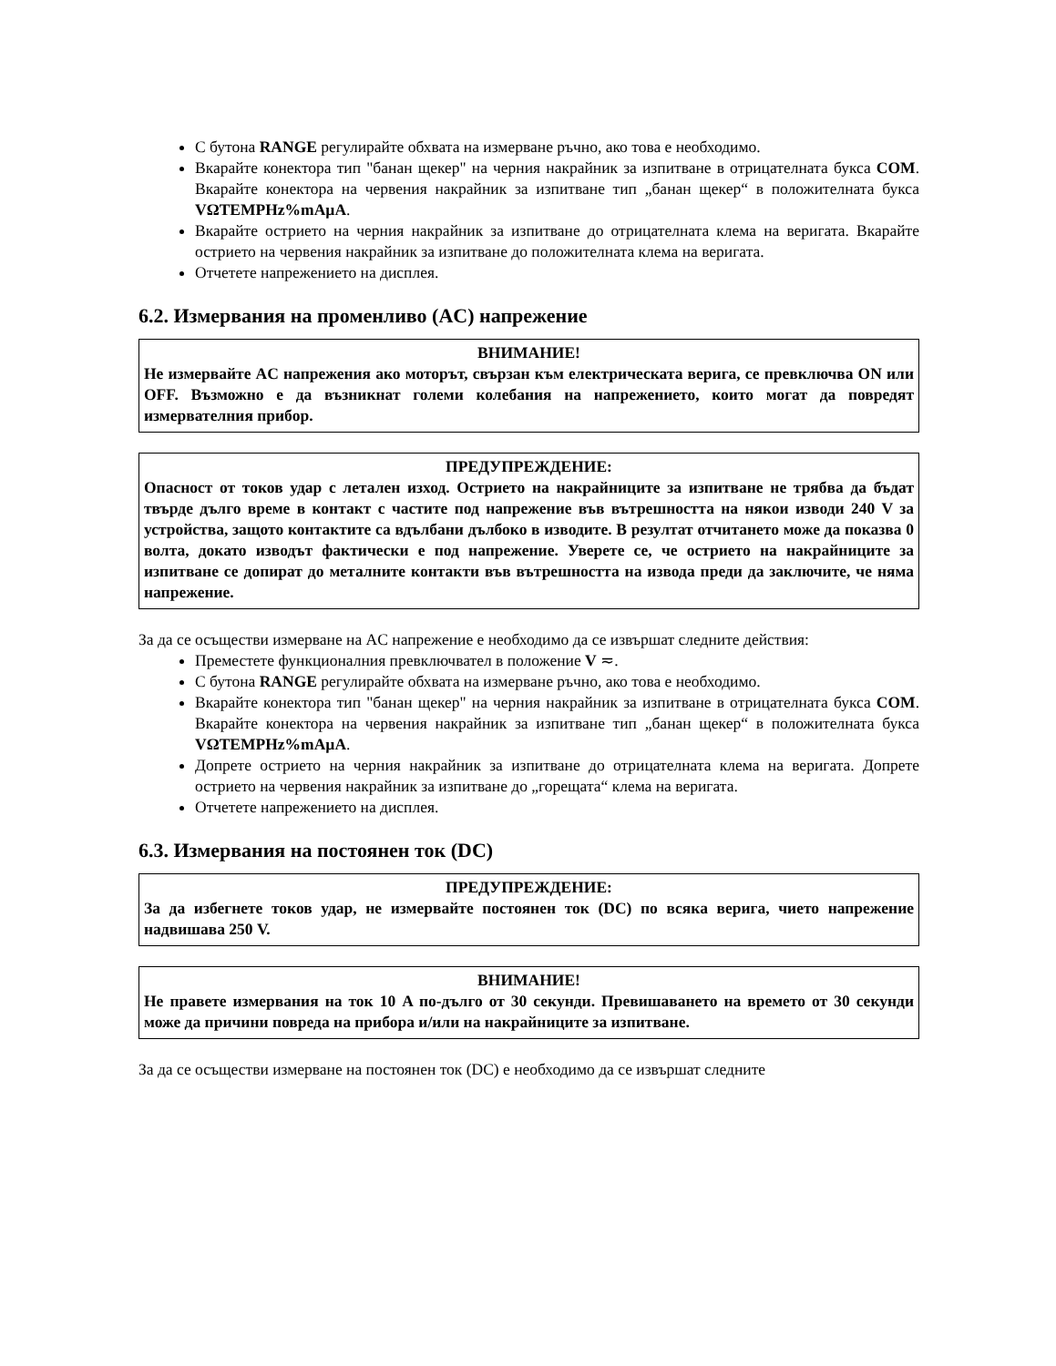С бутона RANGE регулирайте обхвата на измерване ръчно, ако това е необходимо.
Вкарайте конектора тип "банан щекер" на черния накрайник за изпитване в отрицателната букса COM. Вкарайте конектора на червения накрайник за изпитване тип „банан щекер“ в положителната букса VΩTEMPHz%mAµA.
Вкарайте острието на черния накрайник за изпитване до отрицателната клема на веригата. Вкарайте острието на червения накрайник за изпитване до положителната клема на веригата.
Отчетете напрежението на дисплея.
6.2. Измервания на променливо (AC) напрежение
ВНИМАНИЕ!
Не измервайте AC напрежения ако моторът, свързан към електрическата верига, се превключва ON или OFF. Възможно е да възникнат големи колебания на напрежението, които могат да повредят измервателния прибор.
ПРЕДУПРЕЖДЕНИЕ:
Опасност от токов удар с летален изход. Острието на накрайниците за изпитване не трябва да бъдат твърде дълго време в контакт с частите под напрежение във вътрешността на някои изводи 240 V за устройства, защото контактите са вдълбани дълбоко в изводите. В резултат отчитането може да показва 0 волта, докато изводът фактически е под напрежение. Уверете се, че острието на накрайниците за изпитване се допират до металните контакти във вътрешността на извода преди да заключите, че няма напрежение.
За да се осъществи измерване на AC напрежение е необходимо да се извършат следните действия:
Преместете функционалния превключвател в положение V ≂.
С бутона RANGE регулирайте обхвата на измерване ръчно, ако това е необходимо.
Вкарайте конектора тип "банан щекер" на черния накрайник за изпитване в отрицателната букса COM. Вкарайте конектора на червения накрайник за изпитване тип „банан щекер“ в положителната букса VΩTEMPHz%mAµA.
Допрете острието на черния накрайник за изпитване до отрицателната клема на веригата. Допрете острието на червения накрайник за изпитване до „горещата“ клема на веригата.
Отчетете напрежението на дисплея.
6.3. Измервания на постоянен ток (DC)
ПРЕДУПРЕЖДЕНИЕ:
За да избегнете токов удар, не измервайте постоянен ток (DC) по всяка верига, чието напрежение надвишава 250 V.
ВНИМАНИЕ!
Не правете измервания на ток 10 A по-дълго от 30 секунди. Превишаването на времето от 30 секунди може да причини повреда на прибора и/или на накрайниците за изпитване.
За да се осъществи измерване на постоянен ток (DC) е необходимо да се извършат следните